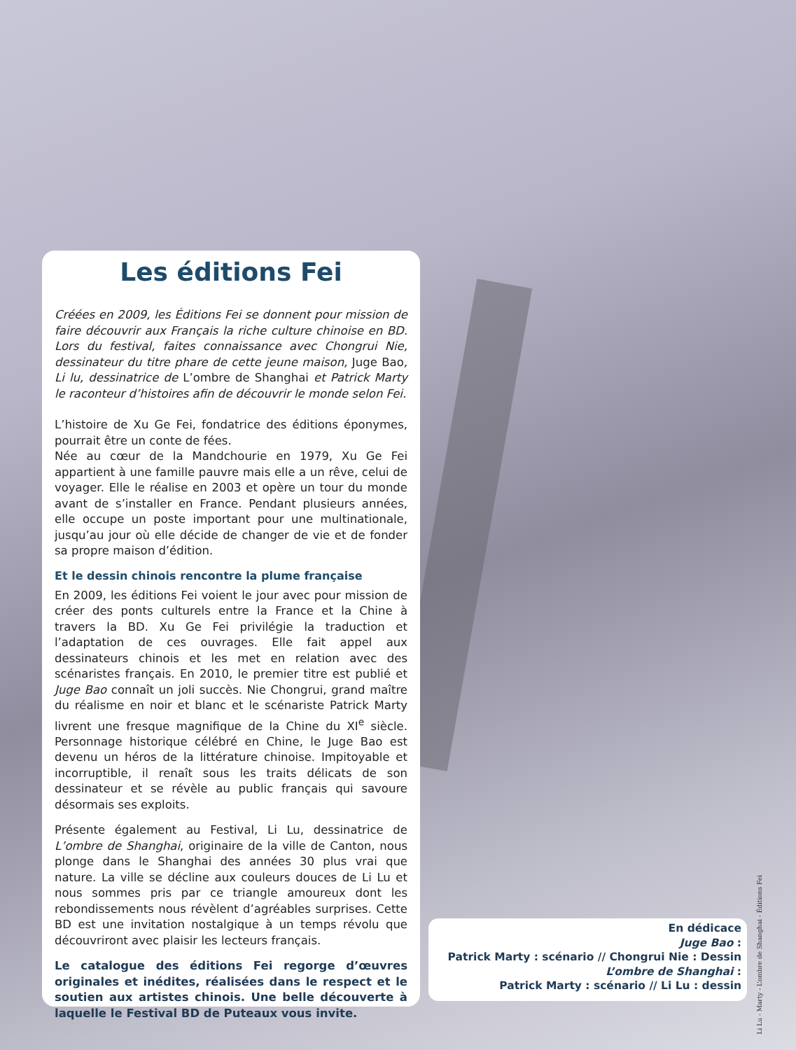Les éditions Fei
Créées en 2009, les Éditions Fei se donnent pour mission de faire découvrir aux Français la riche culture chinoise en BD. Lors du festival, faites connaissance avec Chongrui Nie, dessinateur du titre phare de cette jeune maison, Juge Bao, Li lu, dessinatrice de L’ombre de Shanghai et Patrick Marty le raconteur d’histoires afin de découvrir le monde selon Fei.
L’histoire de Xu Ge Fei, fondatrice des éditions éponymes, pourrait être un conte de fées.
Née au cœur de la Mandchourie en 1979, Xu Ge Fei appartient à une famille pauvre mais elle a un rêve, celui de voyager. Elle le réalise en 2003 et opère un tour du monde avant de s’installer en France. Pendant plusieurs années, elle occupe un poste important pour une multinationale, jusqu’au jour où elle décide de changer de vie et de fonder sa propre maison d’édition.
Et le dessin chinois rencontre la plume française
En 2009, les éditions Fei voient le jour avec pour mission de créer des ponts culturels entre la France et la Chine à travers la BD. Xu Ge Fei privilégie la traduction et l’adaptation de ces ouvrages. Elle fait appel aux dessinateurs chinois et les met en relation avec des scénaristes français. En 2010, le premier titre est publié et Juge Bao connaît un joli succès. Nie Chongrui, grand maître du réalisme en noir et blanc et le scénariste Patrick Marty livrent une fresque magnifique de la Chine du XI<sup>e</sup> siècle. Personnage historique célébré en Chine, le Juge Bao est devenu un héros de la littérature chinoise. Impitoyable et incorruptible, il renaît sous les traits délicats de son dessinateur et se révèle au public français qui savoure désormais ses exploits.
Présente également au Festival, Li Lu, dessinatrice de L’ombre de Shanghai, originaire de la ville de Canton, nous plonge dans le Shanghai des années 30 plus vrai que nature. La ville se décline aux couleurs douces de Li Lu et nous sommes pris par ce triangle amoureux dont les rebondissements nous révèlent d’agréables surprises. Cette BD est une invitation nostalgique à un temps révolu que découvriront avec plaisir les lecteurs français.
Le catalogue des éditions Fei regorge d’œuvres originales et inédites, réalisées dans le respect et le soutien aux artistes chinois. Une belle découverte à laquelle le Festival BD de Puteaux vous invite.
En dédicace
Juge Bao :
Patrick Marty : scénario // Chongrui Nie : Dessin
L’ombre de Shanghai :
Patrick Marty : scénario // Li Lu : dessin
Li Lu - Marty - L’ombre de Shanghai - Éditions Fei